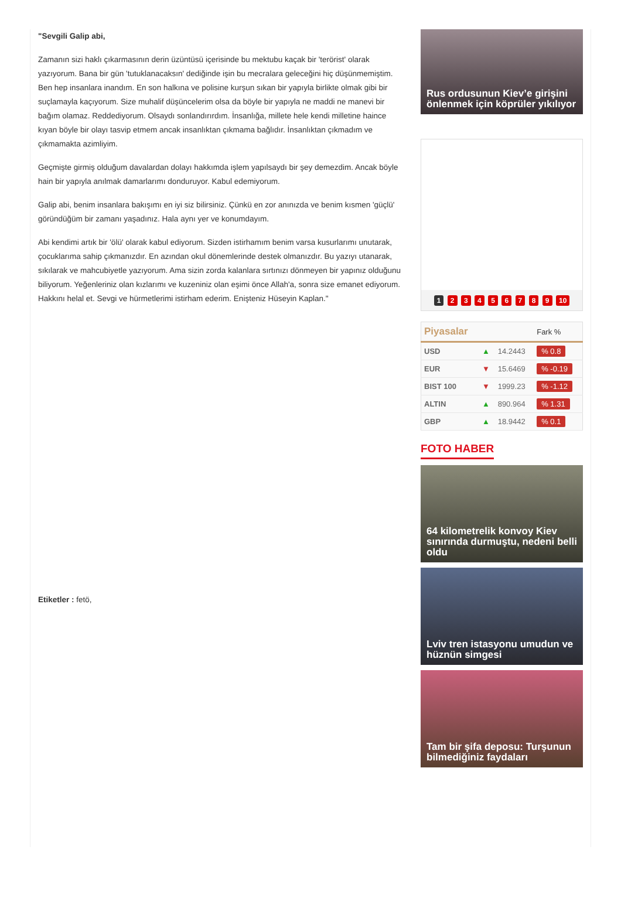"Sevgili Galip abi,
Zamanın sizi haklı çıkarmasının derin üzüntüsü içerisinde bu mektubu kaçak bir 'terörist' olarak yazıyorum. Bana bir gün 'tutuklanacaksın' dediğinde işin bu mecralara geleceğini hiç düşünmemiştim. Ben hep insanlara inandım. En son halkına ve polisine kurşun sıkan bir yapıyla birlikte olmak gibi bir suçlamayla kaçıyorum. Size muhalif düşüncelerim olsa da böyle bir yapıyla ne maddi ne manevi bir bağım olamaz. Reddediyorum. Olsaydı sonlandırırdım. İnsanlığa, millete hele kendi milletine haince kıyan böyle bir olayı tasvip etmem ancak insanlıktan çıkmama bağlıdır. İnsanlıktan çıkmadım ve çıkmamakta azimliyim.
Geçmişte girmiş olduğum davalardan dolayı hakkımda işlem yapılsaydı bir şey demezdim. Ancak böyle hain bir yapıyla anılmak damarlarımı donduruyor. Kabul edemiyorum.
Galip abi, benim insanlara bakışımı en iyi siz bilirsiniz. Çünkü en zor anınızda ve benim kısmen 'güçlü' göründüğüm bir zamanı yaşadınız. Hala aynı yer ve konumdayım.
Abi kendimi artık bir 'ölü' olarak kabul ediyorum. Sizden istirhamım benim varsa kusurlarımı unutarak, çocuklarıma sahip çıkmanızdır. En azından okul dönemlerinde destek olmanızdır. Bu yazıyı utanarak, sıkılarak ve mahcubiyetle yazıyorum. Ama sizin zorda kalanlara sırtınızı dönmeyen bir yapınız olduğunu biliyorum. Yeğenleriniz olan kızlarımı ve kuzeniniz olan eşimi önce Allah'a, sonra size emanet ediyorum. Hakkını helal et. Sevgi ve hürmetlerimi istirham ederim. Enişteniz Hüseyin Kaplan."
Etiketler : fetö,
Rus ordusunun Kiev’e girişini önlenmek için köprüler yıkılıyor
1 2 3 4 5 6 7 8 9 10
| Piyasalar | | | Fark % |
| --- | --- | --- | --- |
| USD | ▲ | 14.2443 | % 0.8 |
| EUR | ▼ | 15.6469 | % -0.19 |
| BIST 100 | ▼ | 1999.23 | % -1.12 |
| ALTIN | ▲ | 890.964 | % 1.31 |
| GBP | ▲ | 18.9442 | % 0.1 |
FOTO HABER
64 kilometrelik konvoy Kiev sınırında durmuştu, nedeni belli oldu
Lviv tren istasyonu umudun ve hüznün simgesi
Tam bir şifa deposu: Turşunun bilmediğiniz faydaları